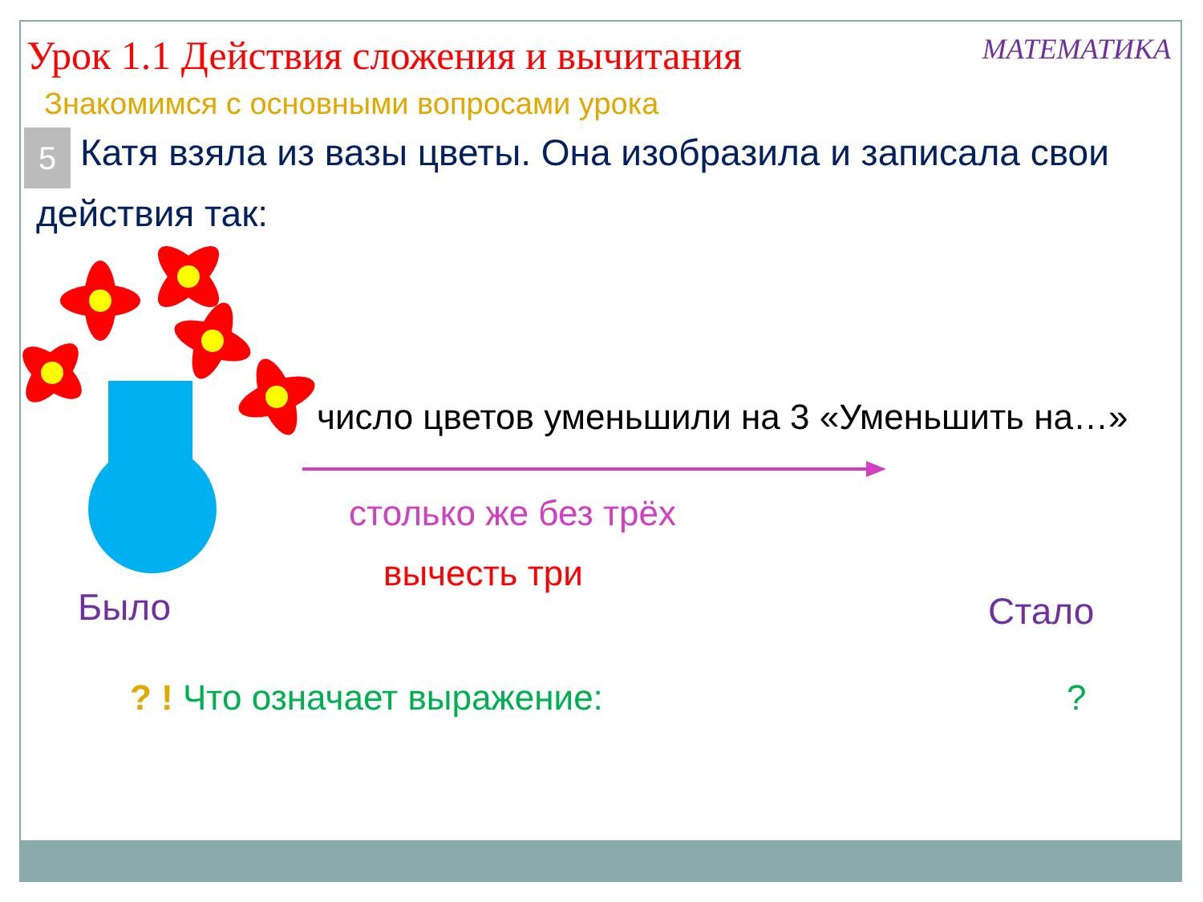Урок 1.1 Действия сложения и вычитания
МАТЕМАТИКА
Знакомимся с основными вопросами урока
5 Катя взяла из вазы цветы. Она изобразила и записала свои действия так:
число цветов уменьшили на 3 «Уменьшить на…»
столько же без трёх
вычесть три
Было Стало
? ! Что означает выражение: ?